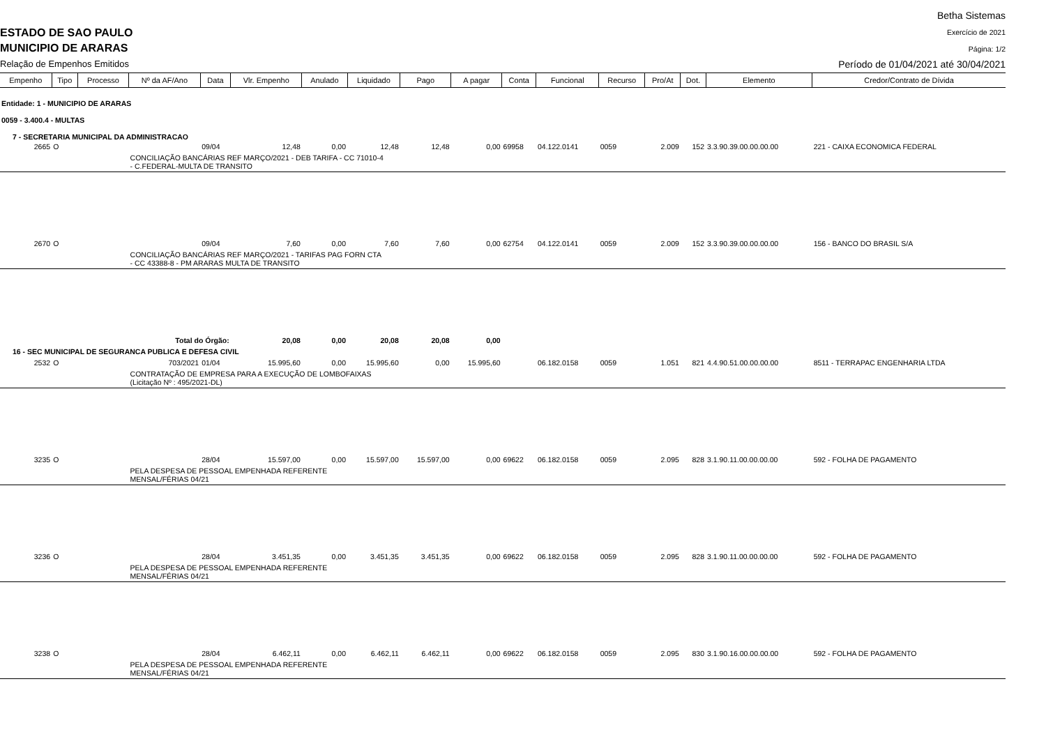ESTADO DE SAO PAULO
MUNICIPIO DE ARARAS
Relação de Empenhos Emitidos
Betha Sistemas
Exercício de 2021
Página: 1/2
Período de 01/04/2021 até 30/04/2021
| Empenho | Tipo | Processo | Nº da AF/Ano | Data | Vlr. Empenho | Anulado | Liquidado | Pago | A pagar | Conta | Funcional | Recurso | Pro/At | Dot. | Elemento | Credor/Contrato de Dívida |
| --- | --- | --- | --- | --- | --- | --- | --- | --- | --- | --- | --- | --- | --- | --- | --- | --- |
| Entidade: 1 - MUNICIPIO DE ARARAS | | | | | | | | | | | | | | | | |
| 0059 - 3.400.4 - MULTAS | | | | | | | | | | | | | | | | |
| 7 - SECRETARIA MUNICIPAL DA ADMINISTRACAO | | | | | | | | | | | | | | | | |
| 2665 | O | | | 09/04 | 12,48 | 0,00 | 12,48 | 12,48 | 0,00 | 69958 | 04.122.0141 | 0059 | 2.009 | 152 | 3.3.90.39.00.00.00.00 | 221 - CAIXA ECONOMICA FEDERAL |
| | | | CONCILIAÇÃO BANCÁRIAS REF MARÇO/2021 - DEB TARIFA - CC 71010-4 - C.FEDERAL-MULTA DE TRANSITO | | | | | | | | | | | | | |
| 2670 | O | | | 09/04 | 7,60 | 0,00 | 7,60 | 7,60 | 0,00 | 62754 | 04.122.0141 | 0059 | 2.009 | 152 | 3.3.90.39.00.00.00.00 | 156 - BANCO DO BRASIL S/A |
| | | | CONCILIAÇÃO BANCÁRIAS REF MARÇO/2021 - TARIFAS PAG FORN CTA - CC 43388-8 - PM ARARAS MULTA DE TRANSITO | | | | | | | | | | | | | |
| Total do Órgão: | | | | | 20,08 | 0,00 | 20,08 | 20,08 | 0,00 | | | | | | | |
| 16 - SEC MUNICIPAL DE SEGURANCA PUBLICA E DEFESA CIVIL | | | | | | | | | | | | | | | | |
| 2532 | O | | 703/2021 | 01/04 | 15.995,60 | 0,00 | 15.995,60 | 0,00 | 15.995,60 | | 06.182.0158 | 0059 | 1.051 | 821 | 4.4.90.51.00.00.00.00 | 8511 - TERRAPAC ENGENHARIA LTDA |
| | | | CONTRATAÇÃO DE EMPRESA PARA A EXECUÇÃO DE LOMBOFAIXAS (Licitação Nº : 495/2021-DL) | | | | | | | | | | | | | |
| 3235 | O | | | 28/04 | 15.597,00 | 0,00 | 15.597,00 | 15.597,00 | 0,00 | 69622 | 06.182.0158 | 0059 | 2.095 | 828 | 3.1.90.11.00.00.00.00 | 592 - FOLHA DE PAGAMENTO |
| | | | PELA DESPESA DE PESSOAL EMPENHADA REFERENTE MENSAL/FÉRIAS 04/21 | | | | | | | | | | | | | |
| 3236 | O | | | 28/04 | 3.451,35 | 0,00 | 3.451,35 | 3.451,35 | 0,00 | 69622 | 06.182.0158 | 0059 | 2.095 | 828 | 3.1.90.11.00.00.00.00 | 592 - FOLHA DE PAGAMENTO |
| | | | PELA DESPESA DE PESSOAL EMPENHADA REFERENTE MENSAL/FÉRIAS 04/21 | | | | | | | | | | | | | |
| 3238 | O | | | 28/04 | 6.462,11 | 0,00 | 6.462,11 | 6.462,11 | 0,00 | 69622 | 06.182.0158 | 0059 | 2.095 | 830 | 3.1.90.16.00.00.00.00 | 592 - FOLHA DE PAGAMENTO |
| | | | PELA DESPESA DE PESSOAL EMPENHADA REFERENTE MENSAL/FÉRIAS 04/21 | | | | | | | | | | | | | |